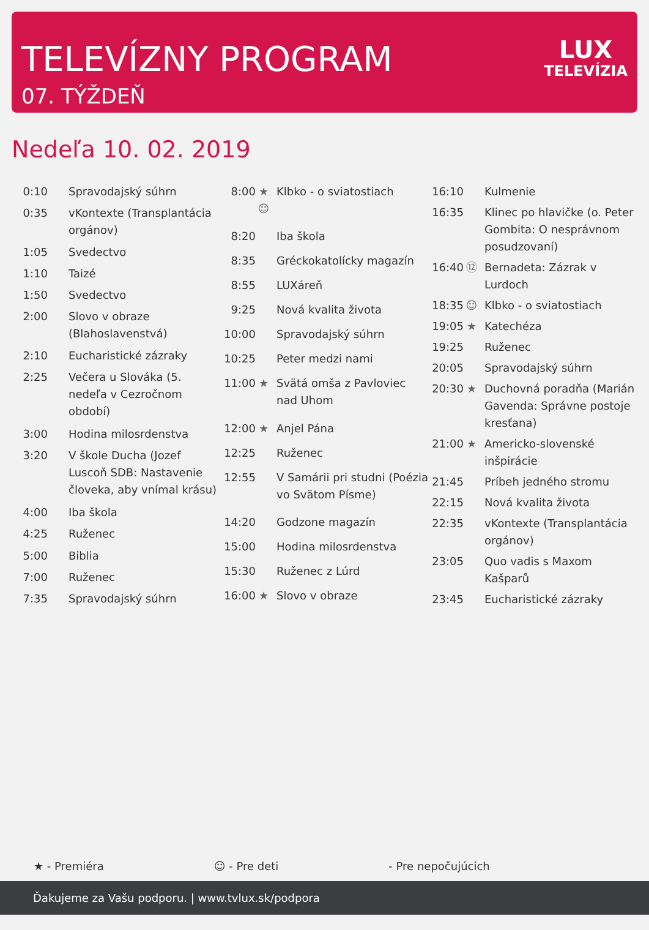TELEVÍZNY PROGRAM
07. TÝŽDEŇ
LUX
TELEVÍZIA
Nedeľa 10. 02. 2019
| 0:10 | | Spravodajský súhrn |
| 0:35 | | vKontexte (Transplantácia orgánov) |
| 1:05 | | Svedectvo |
| 1:10 | | Taizé |
| 1:50 | | Svedectvo |
| 2:00 | | Slovo v obraze (Blahoslavenstvá) |
| 2:10 | | Eucharistické zázraky |
| 2:25 | | Večera u Slováka (5. nedeľa v Cezročnom období) |
| 3:00 | | Hodina milosrdenstva |
| 3:20 | | V škole Ducha (Jozef Luscoň SDB: Nastavenie človeka, aby vnímal krásu) |
| 4:00 | | Iba škola |
| 4:25 | | Ruženec |
| 5:00 | | Biblia |
| 7:00 | | Ruženec |
| 7:35 | | Spravodajský súhrn |
| 8:00 | ★ ☺ | Klbko - o sviatostiach |
| 8:20 | | Iba škola |
| 8:35 | | Gréckokatolícky magazín |
| 8:55 | | LUXáreň |
| 9:25 | | Nová kvalita života |
| 10:00 | | Spravodajský súhrn |
| 10:25 | | Peter medzi nami |
| 11:00 | ★ | Svätá omša z Pavloviec nad Uhom |
| 12:00 | ★ | Anjel Pána |
| 12:25 | | Ruženec |
| 12:55 | | V Samárii pri studni (Poézia vo Svätom Písme) |
| 14:20 | | Godzone magazín |
| 15:00 | | Hodina milosrdenstva |
| 15:30 | | Ruženec z Lúrd |
| 16:00 | ★ | Slovo v obraze |
| 16:10 | | Kulmenie |
| 16:35 | | Klinec po hlavičke (o. Peter Gombita: O nesprávnom posudzovaní) |
| 16:40 | ⑫ | Bernadeta: Zázrak v Lurdoch |
| 18:35 | ☺ | Klbko - o sviatostiach |
| 19:05 | ★ | Katechéza |
| 19:25 | | Ruženec |
| 20:05 | | Spravodajský súhrn |
| 20:30 | ★ | Duchovná poradňa (Marián Gavenda: Správne postoje kresťana) |
| 21:00 | ★ | Americko-slovenské inšpirácie |
| 21:45 | | Príbeh jedného stromu |
| 22:15 | | Nová kvalita života |
| 22:35 | | vKontexte (Transplantácia orgánov) |
| 23:05 | | Quo vadis s Maxom Kašparů |
| 23:45 | | Eucharistické zázraky |
★ - Premiéra ☺ - Pre deti - Pre nepočujúcich
Ďakujeme za Vašu podporu. | www.tvlux.sk/podpora